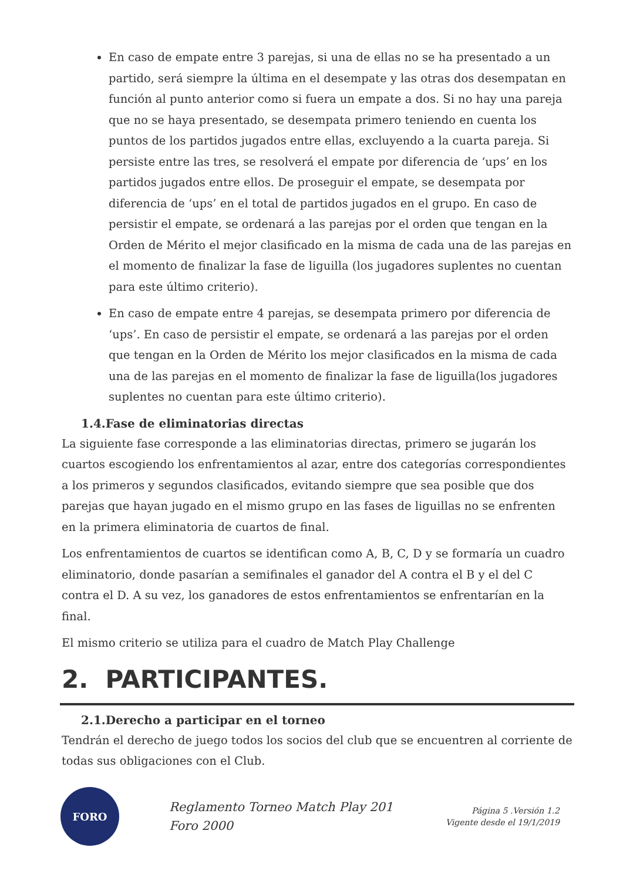En caso de empate entre 3 parejas, si una de ellas no se ha presentado a un partido, será siempre la última en el desempate y las otras dos desempatan en función al punto anterior como si fuera un empate a dos. Si no hay una pareja que no se haya presentado, se desempata primero teniendo en cuenta los puntos de los partidos jugados entre ellas, excluyendo a la cuarta pareja. Si persiste entre las tres, se resolverá el empate por diferencia de ‘ups’ en los partidos jugados entre ellos. De proseguir el empate, se desempata por diferencia de ‘ups’ en el total de partidos jugados en el grupo. En caso de persistir el empate, se ordenará a las parejas por el orden que tengan en la Orden de Mérito el mejor clasificado en la misma de cada una de las parejas en el momento de finalizar la fase de liguilla (los jugadores suplentes no cuentan para este último criterio).
En caso de empate entre 4 parejas, se desempata primero por diferencia de ‘ups’. En caso de persistir el empate, se ordenará a las parejas por el orden que tengan en la Orden de Mérito los mejor clasificados en la misma de cada una de las parejas en el momento de finalizar la fase de liguilla(los jugadores suplentes no cuentan para este último criterio).
1.4.Fase de eliminatorias directas
La siguiente fase corresponde a las eliminatorias directas, primero se jugarán los cuartos escogiendo los enfrentamientos al azar, entre dos categorías correspondientes a los primeros y segundos clasificados, evitando siempre que sea posible que dos parejas que hayan jugado en el mismo grupo en las fases de liguillas no se enfrenten en la primera eliminatoria de cuartos de final.
Los enfrentamientos de cuartos se identifican como A, B, C, D y se formaría un cuadro eliminatorio, donde pasarían a semifinales el ganador del A contra el B y el del C contra el D. A su vez, los ganadores de estos enfrentamientos se enfrentarían en la final.
El mismo criterio se utiliza para el cuadro de Match Play Challenge
2. PARTICIPANTES.
2.1.Derecho a participar en el torneo
Tendrán el derecho de juego todos los socios del club que se encuentren al corriente de todas sus obligaciones con el Club.
FORO
Reglamento Torneo Match Play 201
Foro 2000
Página 5 .Versión 1.2
Vigente desde el 19/1/2019